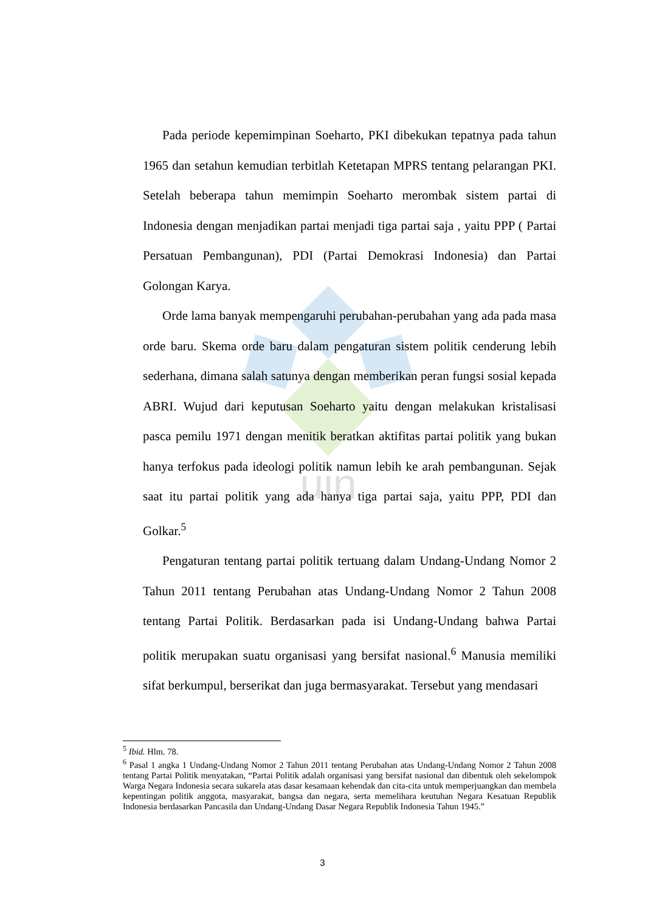uin
Pada periode kepemimpinan Soeharto, PKI dibekukan tepatnya pada tahun 1965 dan setahun kemudian terbitlah Ketetapan MPRS tentang pelarangan PKI. Setelah beberapa tahun memimpin Soeharto merombak sistem partai di Indonesia dengan menjadikan partai menjadi tiga partai saja , yaitu PPP ( Partai Persatuan Pembangunan), PDI (Partai Demokrasi Indonesia) dan Partai Golongan Karya.
Orde lama banyak mempengaruhi perubahan-perubahan yang ada pada masa orde baru. Skema orde baru dalam pengaturan sistem politik cenderung lebih sederhana, dimana salah satunya dengan memberikan peran fungsi sosial kepada ABRI. Wujud dari keputusan Soeharto yaitu dengan melakukan kristalisasi pasca pemilu 1971 dengan menitik beratkan aktifitas partai politik yang bukan hanya terfokus pada ideologi politik namun lebih ke arah pembangunan. Sejak saat itu partai politik yang ada hanya tiga partai saja, yaitu PPP, PDI dan Golkar.<sup>5</sup>
Pengaturan tentang partai politik tertuang dalam Undang-Undang Nomor 2 Tahun 2011 tentang Perubahan atas Undang-Undang Nomor 2 Tahun 2008 tentang Partai Politik. Berdasarkan pada isi Undang-Undang bahwa Partai politik merupakan suatu organisasi yang bersifat nasional.<sup>6</sup> Manusia memiliki sifat berkumpul, berserikat dan juga bermasyarakat. Tersebut yang mendasari
<sup>5</sup> Ibid. Hlm. 78.
<sup>6</sup> Pasal 1 angka 1 Undang-Undang Nomor 2 Tahun 2011 tentang Perubahan atas Undang-Undang Nomor 2 Tahun 2008 tentang Partai Politik menyatakan, “Partai Politik adalah organisasi yang bersifat nasional dan dibentuk oleh sekelompok Warga Negara Indonesia secara sukarela atas dasar kesamaan kehendak dan cita-cita untuk memperjuangkan dan membela kepentingan politik anggota, masyarakat, bangsa dan negara, serta memelihara keutuhan Negara Kesatuan Republik Indonesia berdasarkan Pancasila dan Undang-Undang Dasar Negara Republik Indonesia Tahun 1945.”
3